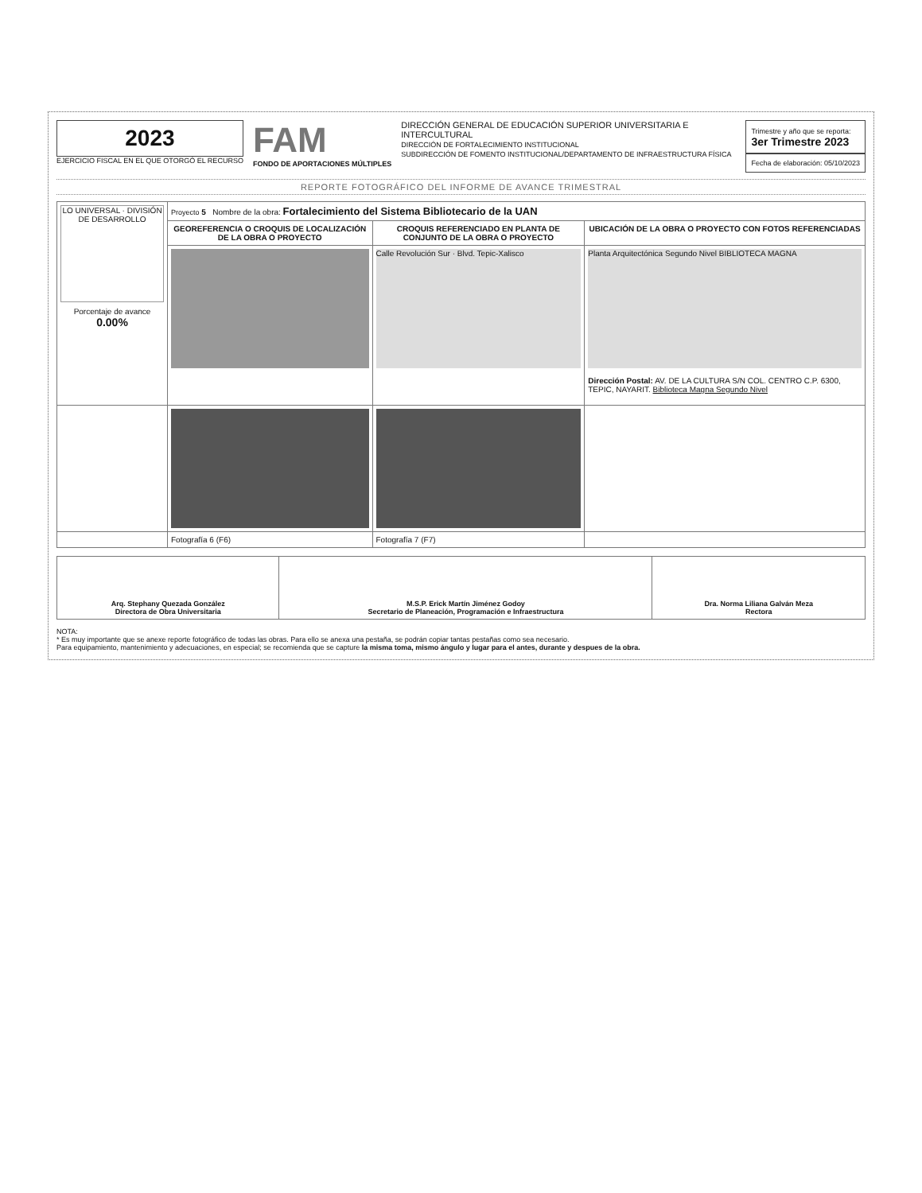2023
EJERCICIO FISCAL EN EL QUE OTORGÓ EL RECURSO
FAM
FONDO DE APORTACIONES MÚLTIPLES
DIRECCIÓN GENERAL DE EDUCACIÓN SUPERIOR UNIVERSITARIA E INTERCULTURAL
DIRECCIÓN DE FORTALECIMIENTO INSTITUCIONAL
SUBDIRECCIÓN DE FOMENTO INSTITUCIONAL/DEPARTAMENTO DE INFRAESTRUCTURA FÍSICA
Trimestre y año que se reporta:
3er Trimestre 2023
Fecha de elaboración: 05/10/2023
REPORTE FOTOGRÁFICO DEL INFORME DE AVANCE TRIMESTRAL
| LO UNIVERSAL · DIVISIÓN DE DESARROLLO Porcentaje de avance 0.00% | Proyecto 5 Nombre de la obra: Fortalecimiento del Sistema Bibliotecario de la UAN | | |
| | GEOREFERENCIA O CROQUIS DE LOCALIZACIÓN DE LA OBRA O PROYECTO | CROQUIS REFERENCIADO EN PLANTA DE CONJUNTO DE LA OBRA O PROYECTO | UBICACIÓN DE LA OBRA O PROYECTO CON FOTOS REFERENCIADAS |
| | | Calle Revolución Sur · Blvd. Tepic-Xalisco | Planta Arquitectónica Segundo Nivel BIBLIOTECA MAGNA Dirección Postal: AV. DE LA CULTURA S/N COL. CENTRO C.P. 6300, TEPIC, NAYARIT. Biblioteca Magna Segundo Nivel |
| | Fotografía 6 (F6) | Fotografía 7 (F7) | |
| Arq. Stephany Quezada González Directora de Obra Universitaria | M.S.P. Erick Martín Jiménez Godoy Secretario de Planeación, Programación e Infraestructura | Dra. Norma Liliana Galván Meza Rectora |
NOTA:
* Es muy importante que se anexe reporte fotográfico de todas las obras. Para ello se anexa una pestaña, se podrán copiar tantas pestañas como sea necesario.
Para equipamiento, mantenimiento y adecuaciones, en especial; se recomienda que se capture la misma toma, mismo ángulo y lugar para el antes, durante y despues de la obra.